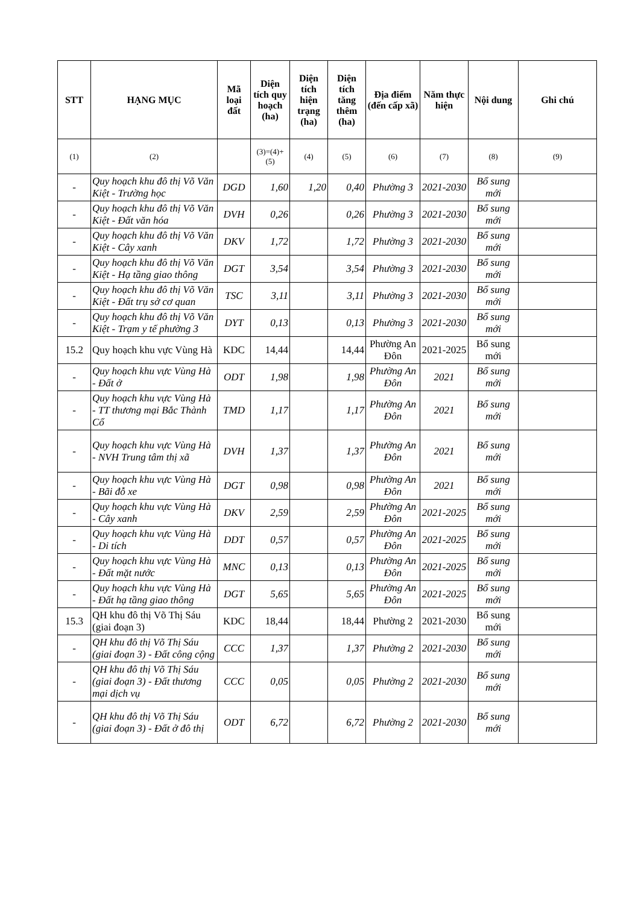| STT | HẠNG MỤC | Mã loại đất | Diện tích quy hoạch (ha) | Diện tích hiện trạng (ha) | Diện tích tăng thêm (ha) | Địa điểm (đến cấp xã) | Năm thực hiện | Nội dung | Ghi chú |
| --- | --- | --- | --- | --- | --- | --- | --- | --- | --- |
| (1) | (2) | | (3)=(4)+(5) | (4) | (5) | (6) | (7) | (8) | (9) |
| - | Quy hoạch khu đô thị Võ Văn Kiệt - Trường học | DGD | 1,60 | 1,20 | 0,40 | Phường 3 | 2021-2030 | Bổ sung mới | |
| - | Quy hoạch khu đô thị Võ Văn Kiệt - Đất văn hóa | DVH | 0,26 | | 0,26 | Phường 3 | 2021-2030 | Bổ sung mới | |
| - | Quy hoạch khu đô thị Võ Văn Kiệt - Cây xanh | DKV | 1,72 | | 1,72 | Phường 3 | 2021-2030 | Bổ sung mới | |
| - | Quy hoạch khu đô thị Võ Văn Kiệt - Hạ tầng giao thông | DGT | 3,54 | | 3,54 | Phường 3 | 2021-2030 | Bổ sung mới | |
| - | Quy hoạch khu đô thị Võ Văn Kiệt - Đất trụ sở cơ quan | TSC | 3,11 | | 3,11 | Phường 3 | 2021-2030 | Bổ sung mới | |
| - | Quy hoạch khu đô thị Võ Văn Kiệt - Trạm y tế phường 3 | DYT | 0,13 | | 0,13 | Phường 3 | 2021-2030 | Bổ sung mới | |
| 15.2 | Quy hoạch khu vực Vùng Hà | KDC | 14,44 | | 14,44 | Phường An Đôn | 2021-2025 | Bổ sung mới | |
| - | Quy hoạch khu vực Vùng Hà - Đất ở | ODT | 1,98 | | 1,98 | Phường An Đôn | 2021 | Bổ sung mới | |
| - | Quy hoạch khu vực Vùng Hà - TT thương mại Bắc Thành Cổ | TMD | 1,17 | | 1,17 | Phường An Đôn | 2021 | Bổ sung mới | |
| - | Quy hoạch khu vực Vùng Hà - NVH Trung tâm thị xã | DVH | 1,37 | | 1,37 | Phường An Đôn | 2021 | Bổ sung mới | |
| - | Quy hoạch khu vực Vùng Hà - Bãi đỗ xe | DGT | 0,98 | | 0,98 | Phường An Đôn | 2021 | Bổ sung mới | |
| - | Quy hoạch khu vực Vùng Hà - Cây xanh | DKV | 2,59 | | 2,59 | Phường An Đôn | 2021-2025 | Bổ sung mới | |
| - | Quy hoạch khu vực Vùng Hà - Di tích | DDT | 0,57 | | 0,57 | Phường An Đôn | 2021-2025 | Bổ sung mới | |
| - | Quy hoạch khu vực Vùng Hà - Đất mặt nước | MNC | 0,13 | | 0,13 | Phường An Đôn | 2021-2025 | Bổ sung mới | |
| - | Quy hoạch khu vực Vùng Hà - Đất hạ tầng giao thông | DGT | 5,65 | | 5,65 | Phường An Đôn | 2021-2025 | Bổ sung mới | |
| 15.3 | QH khu đô thị Võ Thị Sáu (giai đoạn 3) | KDC | 18,44 | | 18,44 | Phường 2 | 2021-2030 | Bổ sung mới | |
| - | QH khu đô thị Võ Thị Sáu (giai đoạn 3) - Đất công cộng | CCC | 1,37 | | 1,37 | Phường 2 | 2021-2030 | Bổ sung mới | |
| - | QH khu đô thị Võ Thị Sáu (giai đoạn 3) - Đất thương mại dịch vụ | CCC | 0,05 | | 0,05 | Phường 2 | 2021-2030 | Bổ sung mới | |
| - | QH khu đô thị Võ Thị Sáu (giai đoạn 3) - Đất ở đô thị | ODT | 6,72 | | 6,72 | Phường 2 | 2021-2030 | Bổ sung mới | |